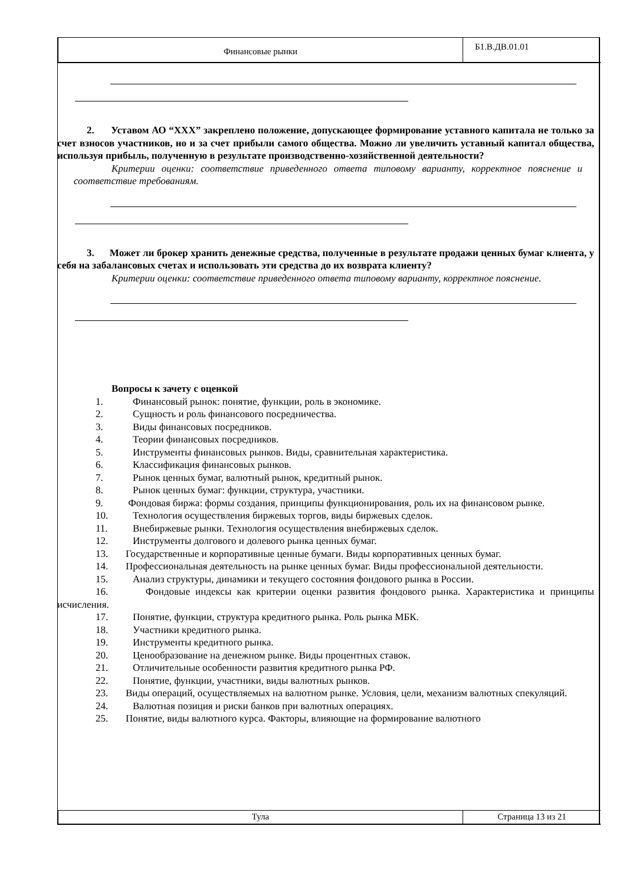Финансовые рынки
Б1.В.ДВ.01.01
2. Уставом АО “ХХХ” закреплено положение, допускающее формирование уставного капитала не только за счет взносов участников, но и за счет прибыли самого общества. Можно ли увеличить уставный капитал общества, используя прибыль, полученную в результате производственно-хозяйственной деятельности?
Критерии оценки: соответствие приведенного ответа типовому варианту, корректное пояснение и соответствие требованиям.
3. Может ли брокер хранить денежные средства, полученные в результате продажи ценных бумаг клиента, у себя на забалансовых счетах и использовать эти средства до их возврата клиенту?
Критерии оценки: соответствие приведенного ответа типовому варианту, корректное пояснение.
Вопросы к зачету с оценкой
1. Финансовый рынок: понятие, функции, роль в экономике.
2. Сущность и роль финансового посредничества.
3. Виды финансовых посредников.
4. Теории финансовых посредников.
5. Инструменты финансовых рынков. Виды, сравнительная характеристика.
6. Классификация финансовых рынков.
7. Рынок ценных бумаг, валютный рынок, кредитный рынок.
8. Рынок ценных бумаг: функции, структура, участники.
9. Фондовая биржа: формы создания, принципы функционирования, роль их на финансовом рынке.
10. Технология осуществления биржевых торгов, виды биржевых сделок.
11. Внебиржевые рынки. Технология осуществления внебиржевых сделок.
12. Инструменты долгового и долевого рынка ценных бумаг.
13. Государственные и корпоративные ценные бумаги. Виды корпоративных ценных бумаг.
14. Профессиональная деятельность на рынке ценных бумаг. Виды профессиональной деятельности.
15. Анализ структуры, динамики и текущего состояния фондового рынка в России.
16. Фондовые индексы как критерии оценки развития фондового рынка. Характеристика и принципы исчисления.
17. Понятие, функции, структура кредитного рынка. Роль рынка МБК.
18. Участники кредитного рынка.
19. Инструменты кредитного рынка.
20. Ценообразование на денежном рынке. Виды процентных ставок.
21. Отличительные особенности развития кредитного рынка РФ.
22. Понятие, функции, участники, виды валютных рынков.
23. Виды операций, осуществляемых на валютном рынке. Условия, цели, механизм валютных спекуляций.
24. Валютная позиция и риски банков при валютных операциях.
25. Понятие, виды валютного курса. Факторы, влияющие на формирование валютного
Тула Страница 13 из 21